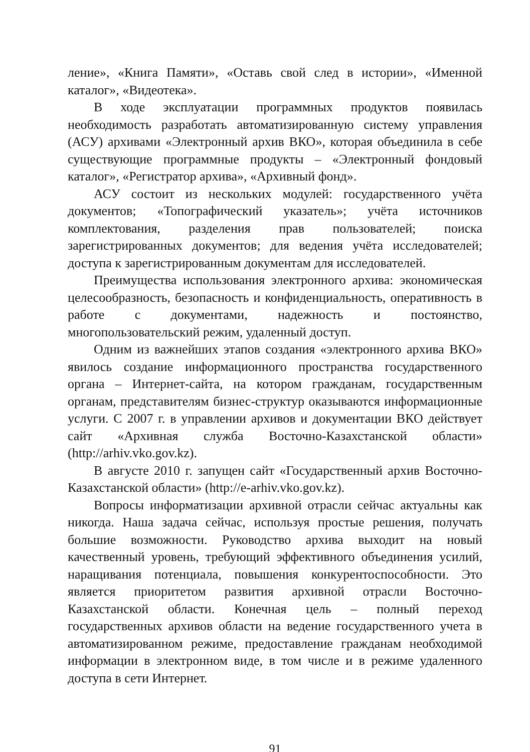ление», «Книга Памяти», «Оставь свой след в истории», «Именной каталог», «Видеотека».
В ходе эксплуатации программных продуктов появилась необходимость разработать автоматизированную систему управления (АСУ) архивами «Электронный архив ВКО», которая объединила в себе существующие программные продукты – «Электронный фондовый каталог», «Регистратор архива», «Архивный фонд».
АСУ состоит из нескольких модулей: государственного учёта документов; «Топографический указатель»; учёта источников комплектования, разделения прав пользователей; поиска зарегистрированных документов; для ведения учёта исследователей; доступа к зарегистрированным документам для исследователей.
Преимущества использования электронного архива: экономическая целесообразность, безопасность и конфиденциальность, оперативность в работе с документами, надежность и постоянство, многопользовательский режим, удаленный доступ.
Одним из важнейших этапов создания «электронного архива ВКО» явилось создание информационного пространства государственного органа – Интернет-сайта, на котором гражданам, государственным органам, представителям бизнес-структур оказываются информационные услуги. С 2007 г. в управлении архивов и документации ВКО действует сайт «Архивная служба Восточно-Казахстанской области» (http://arhiv.vko.gov.kz).
В августе 2010 г. запущен сайт «Государственный архив Восточно-Казахстанской области» (http://e-arhiv.vko.gov.kz).
Вопросы информатизации архивной отрасли сейчас актуальны как никогда. Наша задача сейчас, используя простые решения, получать большие возможности. Руководство архива выходит на новый качественный уровень, требующий эффективного объединения усилий, наращивания потенциала, повышения конкурентоспособности. Это является приоритетом развития архивной отрасли Восточно-Казахстанской области. Конечная цель – полный переход государственных архивов области на ведение государственного учета в автоматизированном режиме, предоставление гражданам необходимой информации в электронном виде, в том числе и в режиме удаленного доступа в сети Интернет.
91